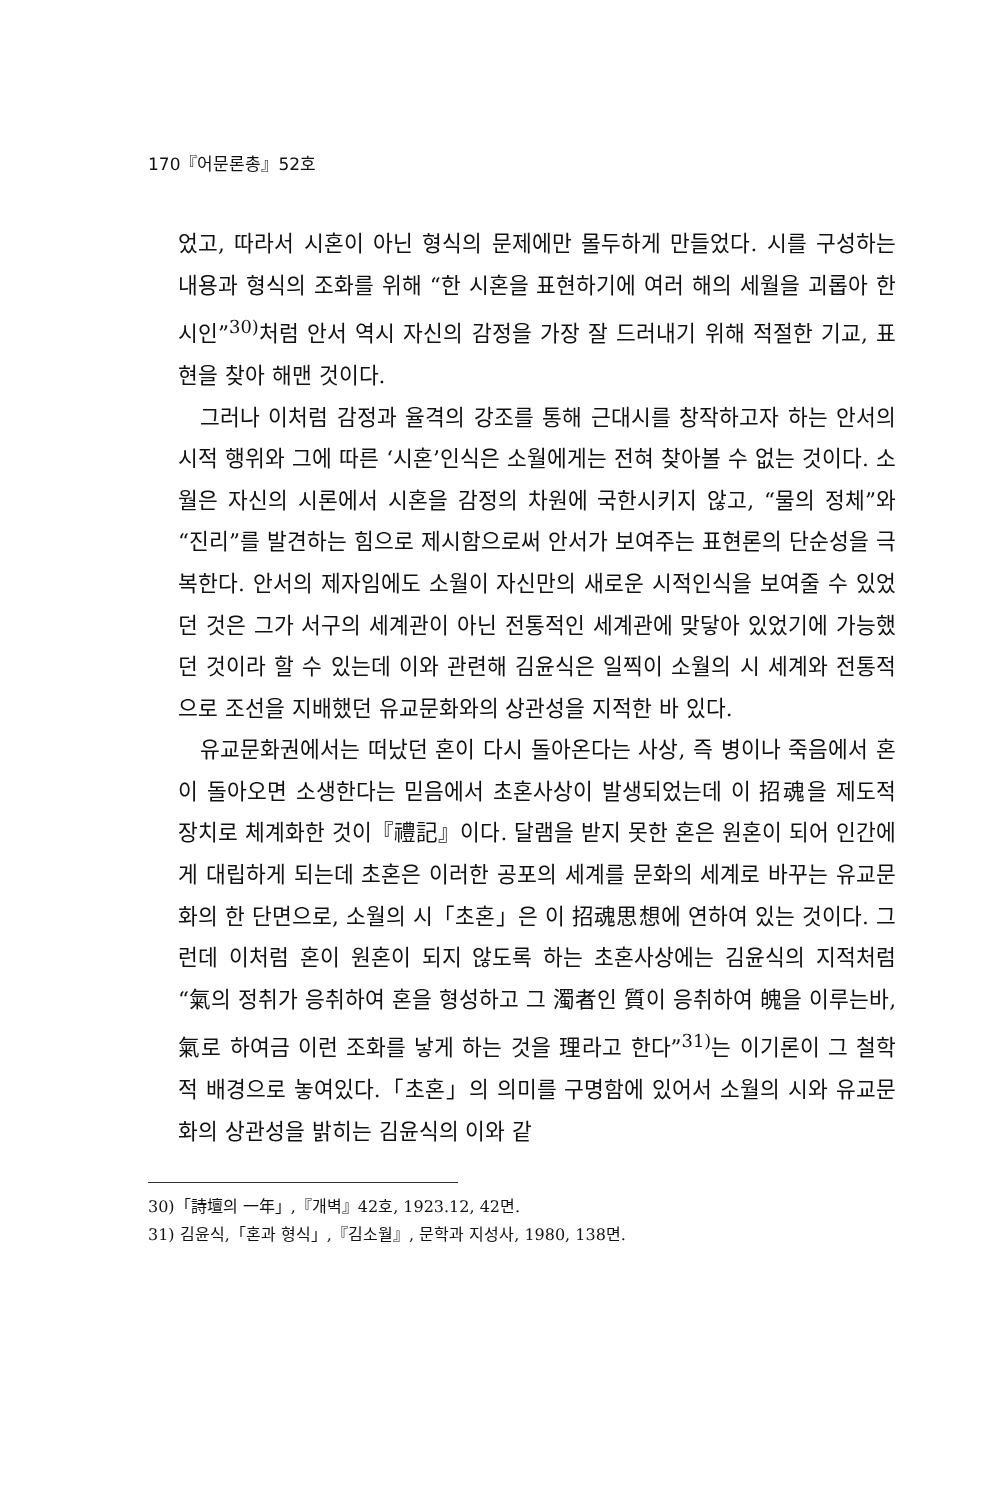170『어문론총』52호
었고, 따라서 시혼이 아닌 형식의 문제에만 몰두하게 만들었다. 시를 구성하는 내용과 형식의 조화를 위해 “한 시혼을 표현하기에 여러 해의 세월을 괴롭아 한 시인”<sup>30)</sup>처럼 안서 역시 자신의 감정을 가장 잘 드러내기 위해 적절한 기교, 표현을 찾아 해맨 것이다.
그러나 이처럼 감정과 율격의 강조를 통해 근대시를 창작하고자 하는 안서의 시적 행위와 그에 따른 ‘시혼’인식은 소월에게는 전혀 찾아볼 수 없는 것이다. 소월은 자신의 시론에서 시혼을 감정의 차원에 국한시키지 않고, “물의 정체”와 “진리”를 발견하는 힘으로 제시함으로써 안서가 보여주는 표현론의 단순성을 극복한다. 안서의 제자임에도 소월이 자신만의 새로운 시적인식을 보여줄 수 있었던 것은 그가 서구의 세계관이 아닌 전통적인 세계관에 맞닿아 있었기에 가능했던 것이라 할 수 있는데 이와 관련해 김윤식은 일찍이 소월의 시 세계와 전통적으로 조선을 지배했던 유교문화와의 상관성을 지적한 바 있다.
유교문화권에서는 떠났던 혼이 다시 돌아온다는 사상, 즉 병이나 죽음에서 혼이 돌아오면 소생한다는 믿음에서 초혼사상이 발생되었는데 이 招魂을 제도적 장치로 체계화한 것이『禮記』이다. 달램을 받지 못한 혼은 원혼이 되어 인간에게 대립하게 되는데 초혼은 이러한 공포의 세계를 문화의 세계로 바꾸는 유교문화의 한 단면으로, 소월의 시「초혼」은 이 招魂思想에 연하여 있는 것이다. 그런데 이처럼 혼이 원혼이 되지 않도록 하는 초혼사상에는 김윤식의 지적처럼 “氣의 정취가 응취하여 혼을 형성하고 그 濁者인 質이 응취하여 魄을 이루는바, 氣로 하여금 이런 조화를 낳게 하는 것을 理라고 한다”<sup>31)</sup>는 이기론이 그 철학적 배경으로 놓여있다.「초혼」의 의미를 구명함에 있어서 소월의 시와 유교문화의 상관성을 밝히는 김윤식의 이와 같
30)「詩壇의 一年」,『개벽』42호, 1923.12, 42면.
31) 김윤식,「혼과 형식」,『김소월』, 문학과 지성사, 1980, 138면.